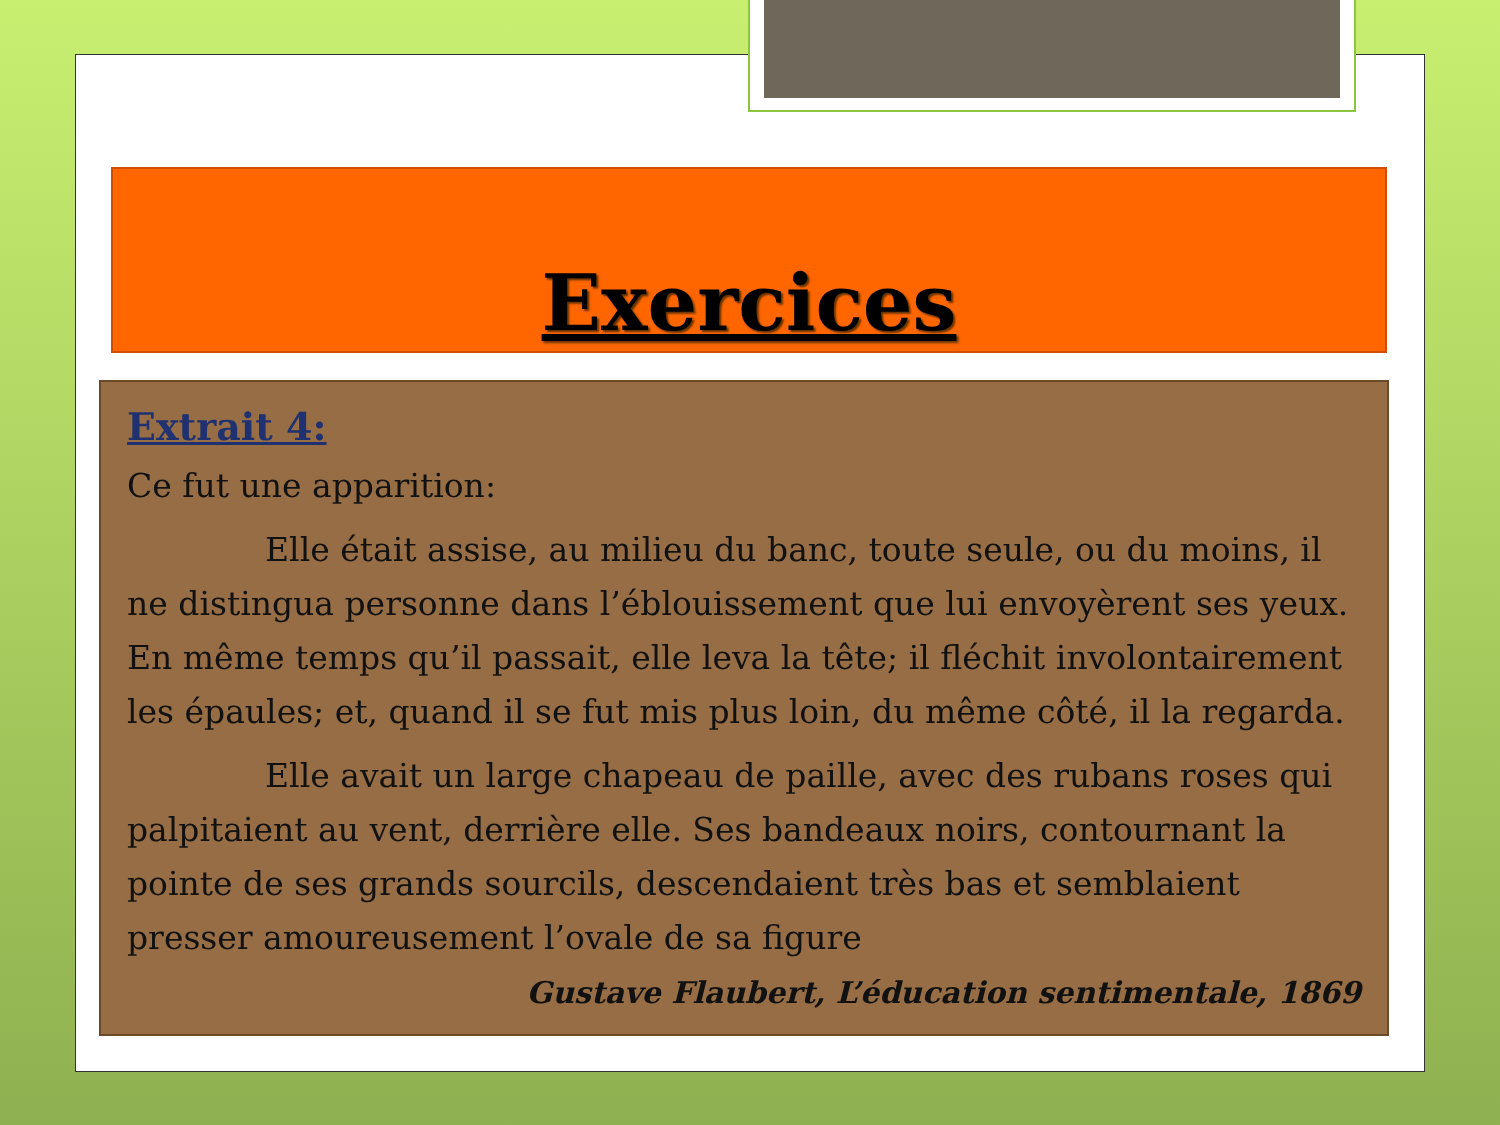Exercices
Extrait 4:
Ce fut une apparition:
Elle était assise, au milieu du banc, toute seule, ou du moins, il ne distingua personne dans l’éblouissement que lui envoyèrent ses yeux. En même temps qu’il passait, elle leva la tête; il fléchit involontairement les épaules; et, quand il se fut mis plus loin, du même côté, il la regarda.
Elle avait un large chapeau de paille, avec des rubans roses qui palpitaient au vent, derrière elle. Ses bandeaux noirs, contournant la pointe de ses grands sourcils, descendaient très bas et semblaient presser amoureusement l’ovale de sa figure
Gustave Flaubert, L’éducation sentimentale, 1869